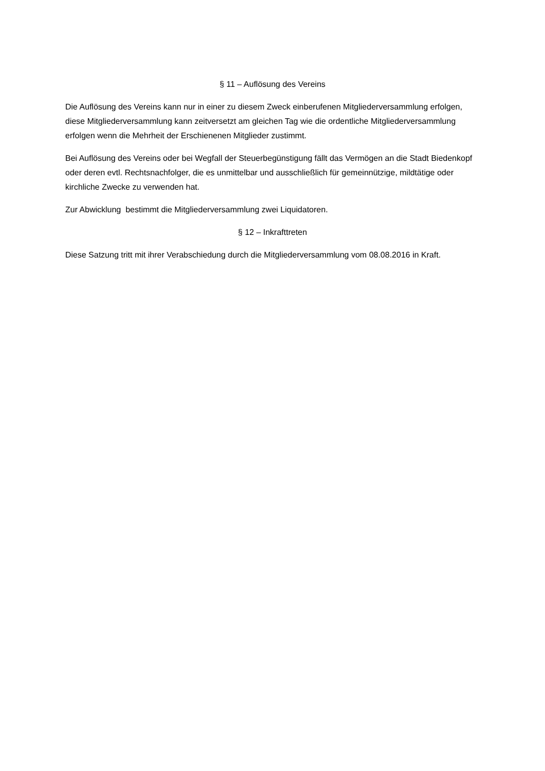§ 11 – Auflösung des Vereins
Die Auflösung des Vereins kann nur in einer zu diesem Zweck einberufenen Mitgliederversammlung erfolgen, diese Mitgliederversammlung kann zeitversetzt am gleichen Tag wie die ordentliche Mitgliederversammlung erfolgen wenn die Mehrheit der Erschienenen Mitglieder zustimmt.
Bei Auflösung des Vereins oder bei Wegfall der Steuerbegünstigung fällt das Vermögen an die Stadt Biedenkopf oder deren evtl. Rechtsnachfolger, die es unmittelbar und ausschließlich für gemeinnützige, mildtätige oder kirchliche Zwecke zu verwenden hat.
Zur Abwicklung bestimmt die Mitgliederversammlung zwei Liquidatoren.
§ 12 – Inkrafttreten
Diese Satzung tritt mit ihrer Verabschiedung durch die Mitgliederversammlung vom 08.08.2016 in Kraft.